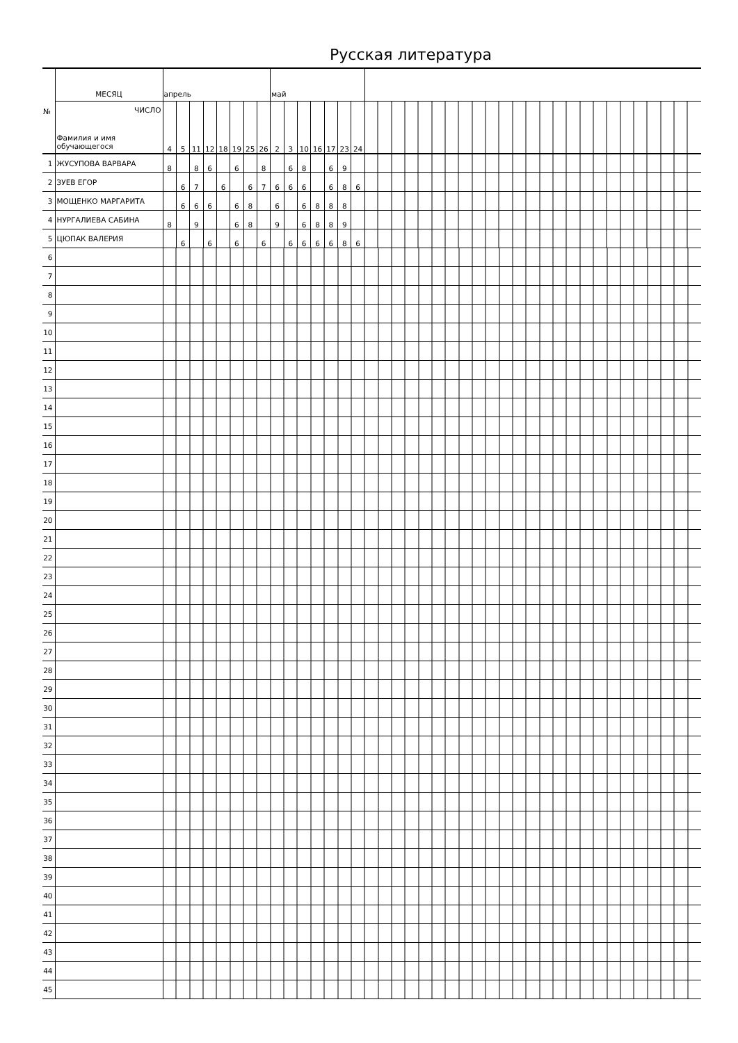Русская литература
| № | МЕСЯЦ | апрель | | | | | | | | май | | | | | | | |
| | ЧИСЛО Фамилия и имя обучающегося | 4 | 5 | 11 | 12 | 18 | 19 | 25 | 26 | 2 | 3 | 10 | 16 | 17 | 23 | 24 | |
| 1 | ЖУСУПОВА ВАРВАРА | 8 | | 8 | 6 | | 6 | | 8 | | 6 | 8 | | 6 | 9 | | |
| 2 | ЗУЕВ ЕГОР | | 6 | 7 | | 6 | | 6 | 7 | 6 | 6 | 6 | | 6 | 8 | 6 | |
| 3 | МОЩЕНКО МАРГАРИТА | | 6 | 6 | 6 | | 6 | 8 | | 6 | | 6 | 8 | 8 | 8 | | |
| 4 | НУРГАЛИЕВА САБИНА | 8 | | 9 | | | 6 | 8 | | 9 | | 6 | 8 | 8 | 9 | | |
| 5 | ЦЮПАК ВАЛЕРИЯ | | 6 | | 6 | | 6 | | 6 | | 6 | 6 | 6 | 6 | 8 | 6 | |
| 6 | | | | | | | | | | | | | | | | | |
| 7 | | | | | | | | | | | | | | | | | |
| 8 | | | | | | | | | | | | | | | | | |
| 9 | | | | | | | | | | | | | | | | | |
| 10 | | | | | | | | | | | | | | | | | |
| 11 | | | | | | | | | | | | | | | | | |
| 12 | | | | | | | | | | | | | | | | | |
| 13 | | | | | | | | | | | | | | | | | |
| 14 | | | | | | | | | | | | | | | | | |
| 15 | | | | | | | | | | | | | | | | | |
| 16 | | | | | | | | | | | | | | | | | |
| 17 | | | | | | | | | | | | | | | | | |
| 18 | | | | | | | | | | | | | | | | | |
| 19 | | | | | | | | | | | | | | | | | |
| 20 | | | | | | | | | | | | | | | | | |
| 21 | | | | | | | | | | | | | | | | | |
| 22 | | | | | | | | | | | | | | | | | |
| 23 | | | | | | | | | | | | | | | | | |
| 24 | | | | | | | | | | | | | | | | | |
| 25 | | | | | | | | | | | | | | | | | |
| 26 | | | | | | | | | | | | | | | | | |
| 27 | | | | | | | | | | | | | | | | | |
| 28 | | | | | | | | | | | | | | | | | |
| 29 | | | | | | | | | | | | | | | | | |
| 30 | | | | | | | | | | | | | | | | | |
| 31 | | | | | | | | | | | | | | | | | |
| 32 | | | | | | | | | | | | | | | | | |
| 33 | | | | | | | | | | | | | | | | | |
| 34 | | | | | | | | | | | | | | | | | |
| 35 | | | | | | | | | | | | | | | | | |
| 36 | | | | | | | | | | | | | | | | | |
| 37 | | | | | | | | | | | | | | | | | |
| 38 | | | | | | | | | | | | | | | | | |
| 39 | | | | | | | | | | | | | | | | | |
| 40 | | | | | | | | | | | | | | | | | |
| 41 | | | | | | | | | | | | | | | | | |
| 42 | | | | | | | | | | | | | | | | | |
| 43 | | | | | | | | | | | | | | | | | |
| 44 | | | | | | | | | | | | | | | | | |
| 45 | | | | | | | | | | | | | | | | | |